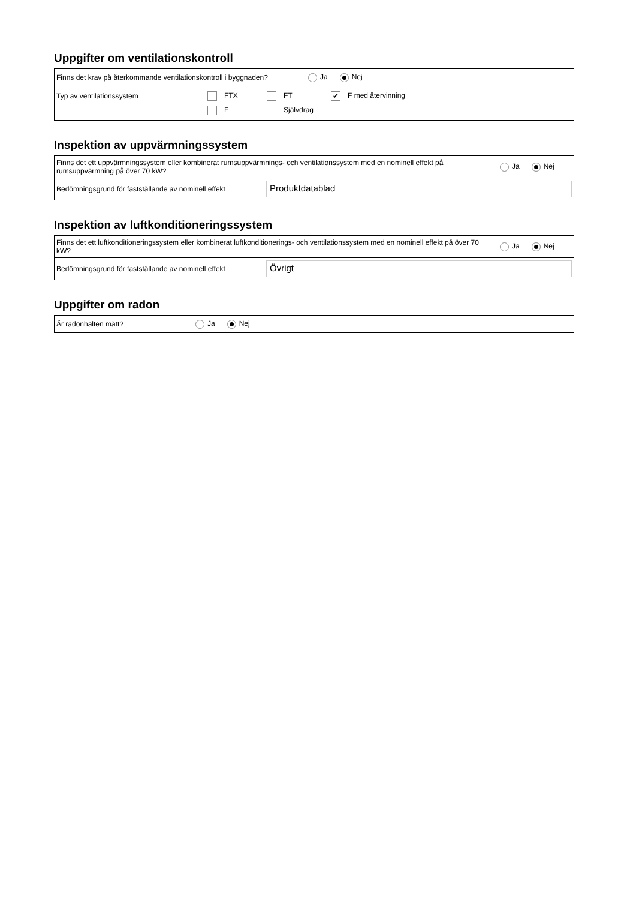Uppgifter om ventilationskontroll
Finns det krav på återkommande ventilationskontroll i byggnaden? Ja Nej
Typ av ventilationssystem FTX FT ✔ F med återvinning
F Självdrag
Inspektion av uppvärmningssystem
Finns det ett uppvärmningssystem eller kombinerat rumsuppvärmnings- och ventilationssystem med en nominell effekt på rumsuppvärmning på över 70 kW? Ja Nej
Bedömningsgrund för fastställande av nominell effekt Produktdatablad
Inspektion av luftkonditioneringssystem
Finns det ett luftkonditioneringssystem eller kombinerat luftkonditionerings- och ventilationssystem med en nominell effekt på över 70 kW? Ja Nej
Bedömningsgrund för fastställande av nominell effekt Övrigt
Uppgifter om radon
Är radonhalten mätt? Ja Nej